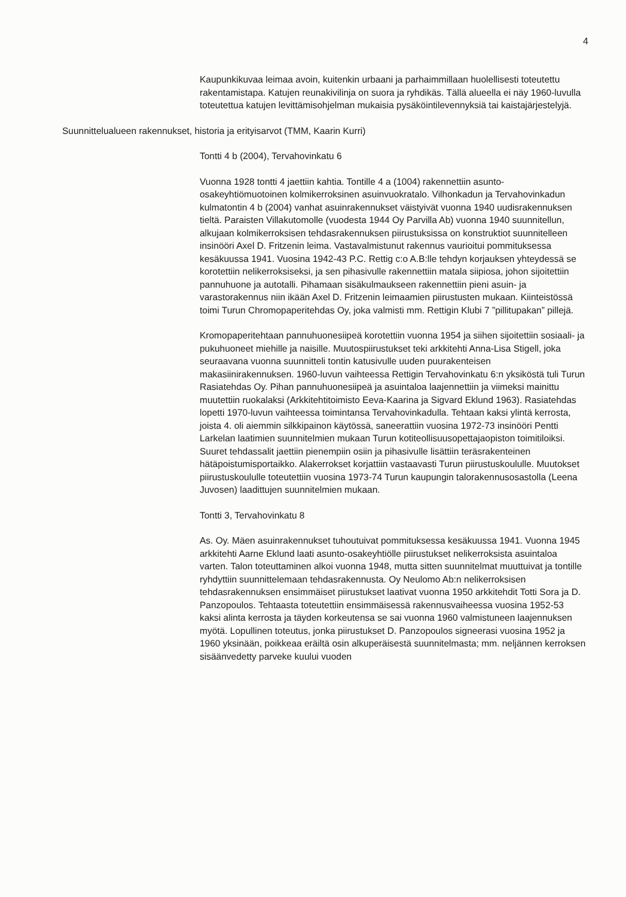4
Kaupunkikuvaa leimaa avoin, kuitenkin urbaani ja parhaimmillaan huolellisesti toteutettu rakentamistapa. Katujen reunakivilinja on suora ja ryhdikäs. Tällä alueella ei näy 1960-luvulla toteutettua katujen levittämisohjelman mukaisia pysäköintilevennyksiä tai kaistajärjestelyjä.
Suunnittelualueen rakennukset, historia ja erityisarvot (TMM, Kaarin Kurri)
Tontti 4 b (2004), Tervahovinkatu 6
Vuonna 1928 tontti 4 jaettiin kahtia. Tontille 4 a (1004) rakennettiin asunto-osakeyhtiömuotoinen kolmikerroksinen asuinvuokratalo. Vilhonkadun ja Tervahovinkadun kulmatontin 4 b (2004) vanhat asuinrakennukset väistyivät vuonna 1940 uudisrakennuksen tieltä. Paraisten Villakutomolle (vuodesta 1944 Oy Parvilla Ab) vuonna 1940 suunnitellun, alkujaan kolmikerroksisen tehdasrakennuksen piirustuksissa on konstruktiot suunnitelleen insinööri Axel D. Fritzenin leima. Vastavalmistunut rakennus vaurioitui pommituksessa kesäkuussa 1941. Vuosina 1942-43 P.C. Rettig c:o A.B:lle tehdyn korjauksen yhteydessä se korotettiin nelikerroksiseksi, ja sen pihasivulle rakennettiin matala siipiosa, johon sijoitettiin pannuhuone ja autotalli. Pihamaan sisäkulmaukseen rakennettiin pieni asuin- ja varastorakennus niin ikään Axel D. Fritzenin leimaamien piirustusten mukaan. Kiinteistössä toimi Turun Chromopaperitehdas Oy, joka valmisti mm. Rettigin Klubi 7 ”pillitupakan” pillejä.
Kromopaperitehtaan pannuhuonesiipeä korotettiin vuonna 1954 ja siihen sijoitettiin sosiaali- ja pukuhuoneet miehille ja naisille. Muutospiirustukset teki arkkitehti Anna-Lisa Stigell, joka seuraavana vuonna suunnitteli tontin katusivulle uuden puurakenteisen makasiinirakennuksen. 1960-luvun vaihteessa Rettigin Tervahovinkatu 6:n yksiköstä tuli Turun Rasiatehdas Oy. Pihan pannuhuonesiipeä ja asuintaloa laajennettiin ja viimeksi mainittu muutettiin ruokalaksi (Arkkitehtitoimisto Eeva-Kaarina ja Sigvard Eklund 1963). Rasiatehdas lopetti 1970-luvun vaihteessa toimintansa Tervahovinkadulla. Tehtaan kaksi ylintä kerrosta, joista 4. oli aiemmin silkkipainon käytössä, saneerattiin vuosina 1972-73 insinööri Pentti Larkelan laatimien suunnitelmien mukaan Turun kotiteollisuusopettajaopiston toimitiloiksi. Suuret tehdassalit jaettiin pienempiin osiin ja pihasivulle lisättiin teräsrakenteinen hätäpoistumisportaikko. Alakerrokset korjattiin vastaavasti Turun piirustuskoululle. Muutokset piirustuskoululle toteutettiin vuosina 1973-74 Turun kaupungin talorakennusosastolla (Leena Juvosen) laadittujen suunnitelmien mukaan.
Tontti 3, Tervahovinkatu 8
As. Oy. Mäen asuinrakennukset tuhoutuivat pommituksessa kesäkuussa 1941. Vuonna 1945 arkkitehti Aarne Eklund laati asunto-osakeyhtiölle piirustukset nelikerroksista asuintaloa varten. Talon toteuttaminen alkoi vuonna 1948, mutta sitten suunnitelmat muuttuivat ja tontille ryhdyttiin suunnittelemaan tehdasrakennusta. Oy Neulomo Ab:n nelikerroksisen tehdasrakennuksen ensimmäiset piirustukset laativat vuonna 1950 arkkitehdit Totti Sora ja D. Panzopoulos. Tehtaasta toteutettiin ensimmäisessä rakennusvaiheessa vuosina 1952-53 kaksi alinta kerrosta ja täyden korkeutensa se sai vuonna 1960 valmistuneen laajennuksen myötä. Lopullinen toteutus, jonka piirustukset D. Panzopoulos signeerasi vuosina 1952 ja 1960 yksinään, poikkeaa eräiltä osin alkuperäisestä suunnitelmasta; mm. neljännen kerroksen sisäänvedetty parveke kuului vuoden